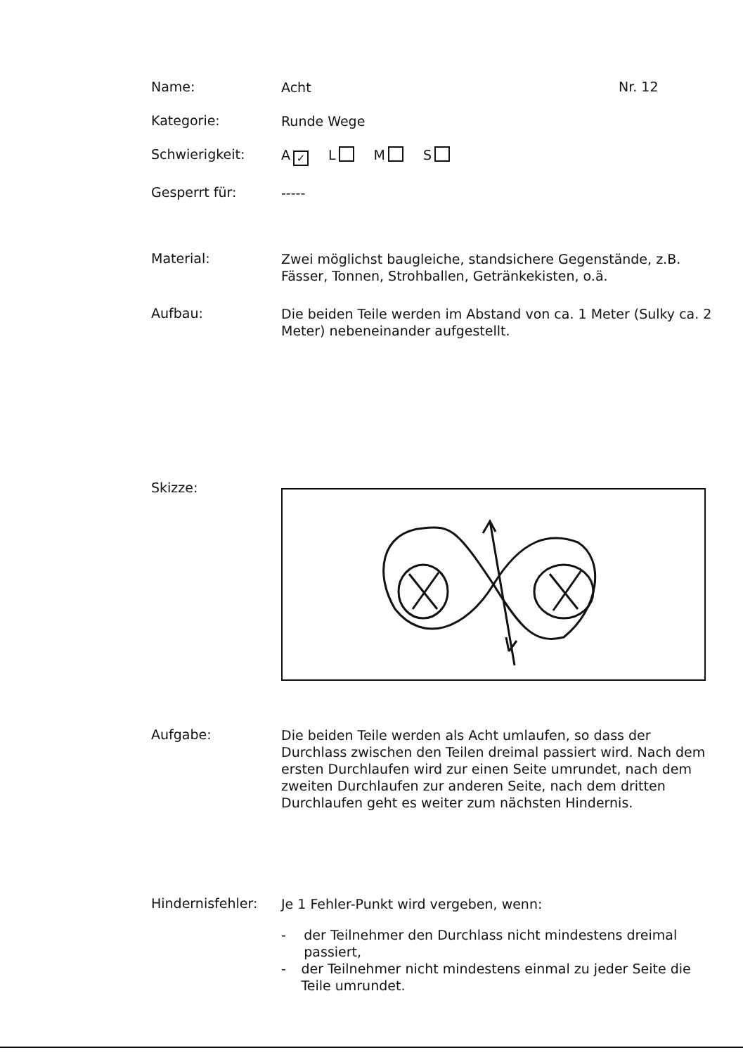Name:
Acht
Nr. 12
Kategorie:
Runde Wege
Schwierigkeit:
A ✓ L M S
Gesperrt für:
-----
Material:
Zwei möglichst baugleiche, standsichere Gegenstände, z.B. Fässer, Tonnen, Strohballen, Getränkekisten, o.ä.
Aufbau:
Die beiden Teile werden im Abstand von ca. 1 Meter (Sulky ca. 2 Meter) nebeneinander aufgestellt.
Skizze:
Aufgabe:
Die beiden Teile werden als Acht umlaufen, so dass der Durchlass zwischen den Teilen dreimal passiert wird. Nach dem ersten Durchlaufen wird zur einen Seite umrundet, nach dem zweiten Durchlaufen zur anderen Seite, nach dem dritten Durchlaufen geht es weiter zum nächsten Hindernis.
Hindernisfehler:
Je 1 Fehler-Punkt wird vergeben, wenn:
- der Teilnehmer den Durchlass nicht mindestens dreimal passiert,
- der Teilnehmer nicht mindestens einmal zu jeder Seite die Teile umrundet.